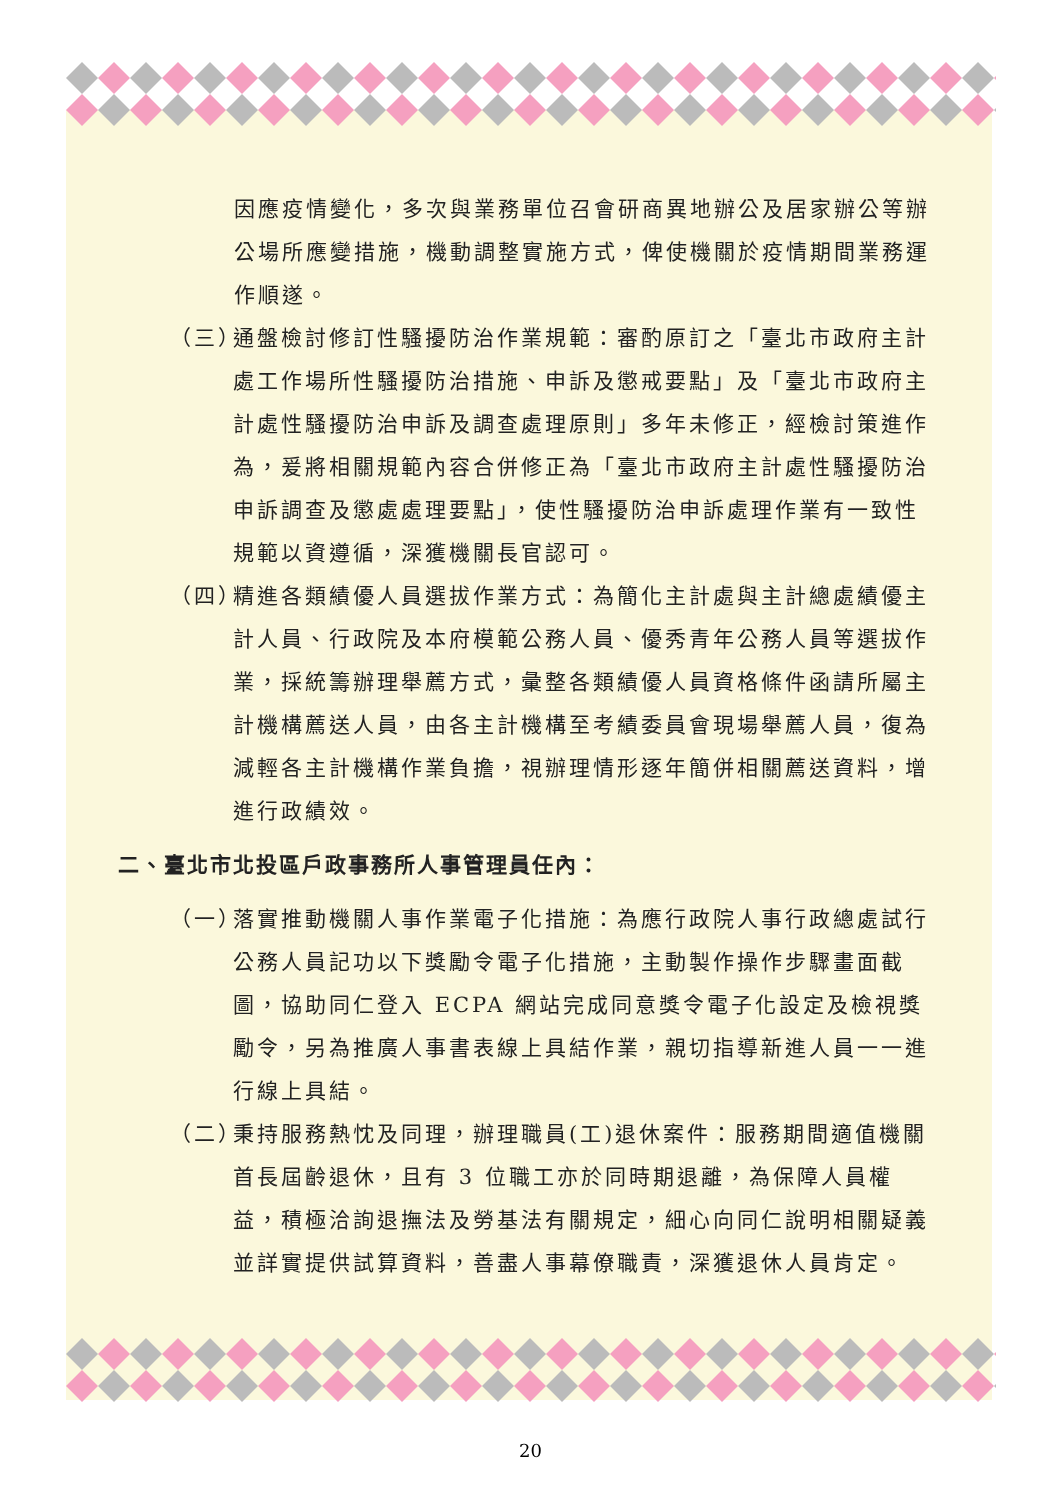因應疫情變化，多次與業務單位召會研商異地辦公及居家辦公等辦公場所應變措施，機動調整實施方式，俾使機關於疫情期間業務運作順遂。
（三） 通盤檢討修訂性騷擾防治作業規範：審酌原訂之「臺北市政府主計處工作場所性騷擾防治措施、申訴及懲戒要點」及「臺北市政府主計處性騷擾防治申訴及調查處理原則」多年未修正，經檢討策進作為，爰將相關規範內容合併修正為「臺北市政府主計處性騷擾防治申訴調查及懲處處理要點」，使性騷擾防治申訴處理作業有一致性規範以資遵循，深獲機關長官認可。
（四） 精進各類績優人員選拔作業方式：為簡化主計處與主計總處績優主計人員、行政院及本府模範公務人員、優秀青年公務人員等選拔作業，採統籌辦理舉薦方式，彙整各類績優人員資格條件函請所屬主計機構薦送人員，由各主計機構至考績委員會現場舉薦人員，復為減輕各主計機構作業負擔，視辦理情形逐年簡併相關薦送資料，增進行政績效。
二、臺北市北投區戶政事務所人事管理員任內：
（一） 落實推動機關人事作業電子化措施：為應行政院人事行政總處試行公務人員記功以下獎勵令電子化措施，主動製作操作步驟畫面截圖，協助同仁登入 ECPA 網站完成同意獎令電子化設定及檢視獎勵令，另為推廣人事書表線上具結作業，親切指導新進人員一一進行線上具結。
（二） 秉持服務熱忱及同理，辦理職員(工)退休案件：服務期間適值機關首長屆齡退休，且有 3 位職工亦於同時期退離，為保障人員權益，積極洽詢退撫法及勞基法有關規定，細心向同仁說明相關疑義並詳實提供試算資料，善盡人事幕僚職責，深獲退休人員肯定。
20